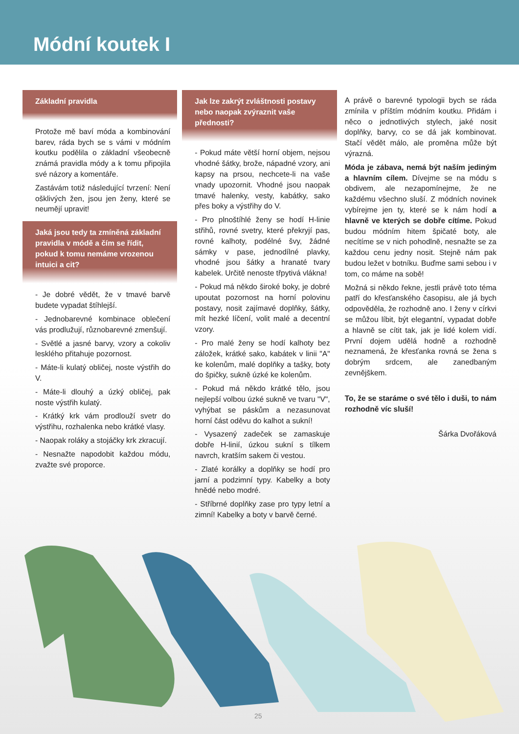Módní koutek I
Základní pravidla
Protože mě baví móda a kombinování barev, ráda bych se s vámi v módním koutku podělila o základní všeobecně známá pravidla módy a k tomu připojila své názory a komentáře.
Zastávám totiž následující tvrzení: Není ošklivých žen, jsou jen ženy, které se neumějí upravit!
Jaká jsou tedy ta zmíněná základní pravidla v módě a čím se řídit, pokud k tomu nemáme vrozenou intuici a cit?
- Je dobré vědět, že v tmavé barvě budete vypadat štíhlejší.
- Jednobarevné kombinace oblečení vás prodlužují, různobarevné zmenšují.
- Světlé a jasné barvy, vzory a cokoliv lesklého přitahuje pozornost.
- Máte-li kulatý obličej, noste výstřih do V.
- Máte-li dlouhý a úzký obličej, pak noste výstřih kulatý.
- Krátký krk vám prodlouží svetr do výstřihu, rozhalenka nebo krátké vlasy.
- Naopak roláky a stojáčky krk zkracují.
- Nesnažte napodobit každou módu, zvažte své proporce.
Jak lze zakrýt zvláštnosti postavy nebo naopak zvýraznit vaše přednosti?
- Pokud máte větší horní objem, nejsou vhodné šátky, brože, nápadné vzory, ani kapsy na prsou, nechcete-li na vaše vnady upozornit. Vhodné jsou naopak tmavé halenky, vesty, kabátky, sako přes boky a výstřihy do V.
- Pro plnoštíhlé ženy se hodí H-linie střihů, rovné svetry, které překryjí pas, rovné kalhoty, podélné švy, žádné sámky v pase, jednodílné plavky, vhodné jsou šátky a hranaté tvary kabelek. Určitě nenoste třpytivá vlákna!
- Pokud má někdo široké boky, je dobré upoutat pozornost na horní polovinu postavy, nosit zajímavé doplňky, šátky, mít hezké líčení, volit malé a decentní vzory.
- Pro malé ženy se hodí kalhoty bez záložek, krátké sako, kabátek v linii "A" ke kolenům, malé doplňky a tašky, boty do špičky, sukně úzké ke kolenům.
- Pokud má někdo krátké tělo, jsou nejlepší volbou úzké sukně ve tvaru "V", vyhýbat se páskům a nezasunovat horní část oděvu do kalhot a sukní!
- Vysazený zadeček se zamaskuje dobře H-linií, úzkou sukní s tílkem navrch, kratším sakem či vestou.
- Zlaté korálky a doplňky se hodí pro jarní a podzimní typy. Kabelky a boty hnědé nebo modré.
- Stříbrné doplňky zase pro typy letní a zimní! Kabelky a boty v barvě černé.
A právě o barevné typologii bych se ráda zmínila v příštím módním koutku. Přidám i něco o jednotlivých stylech, jaké nosit doplňky, barvy, co se dá jak kombinovat. Stačí vědět málo, ale proměna může být výrazná.
Móda je zábava, nemá být naším jediným a hlavním cílem. Dívejme se na módu s obdivem, ale nezapomínejme, že ne každému všechno sluší. Z módních novinek vybírejme jen ty, které se k nám hodí a hlavně ve kterých se dobře cítíme. Pokud budou módním hitem špičaté boty, ale necítíme se v nich pohodlně, nesnažte se za každou cenu jedny nosit. Stejně nám pak budou ležet v botníku. Buďme sami sebou i v tom, co máme na sobě!
Možná si někdo řekne, jestli právě toto téma patří do křesťanského časopisu, ale já bych odpověděla, že rozhodně ano. I ženy v církvi se můžou líbit, být elegantní, vypadat dobře a hlavně se cítit tak, jak je lidé kolem vidí. První dojem udělá hodně a rozhodně neznamená, že křesťanka rovná se žena s dobrým srdcem, ale zanedbaným zevnějškem.
To, že se staráme o své tělo i duši, to nám rozhodně víc sluší!
Šárka Dvořáková
25